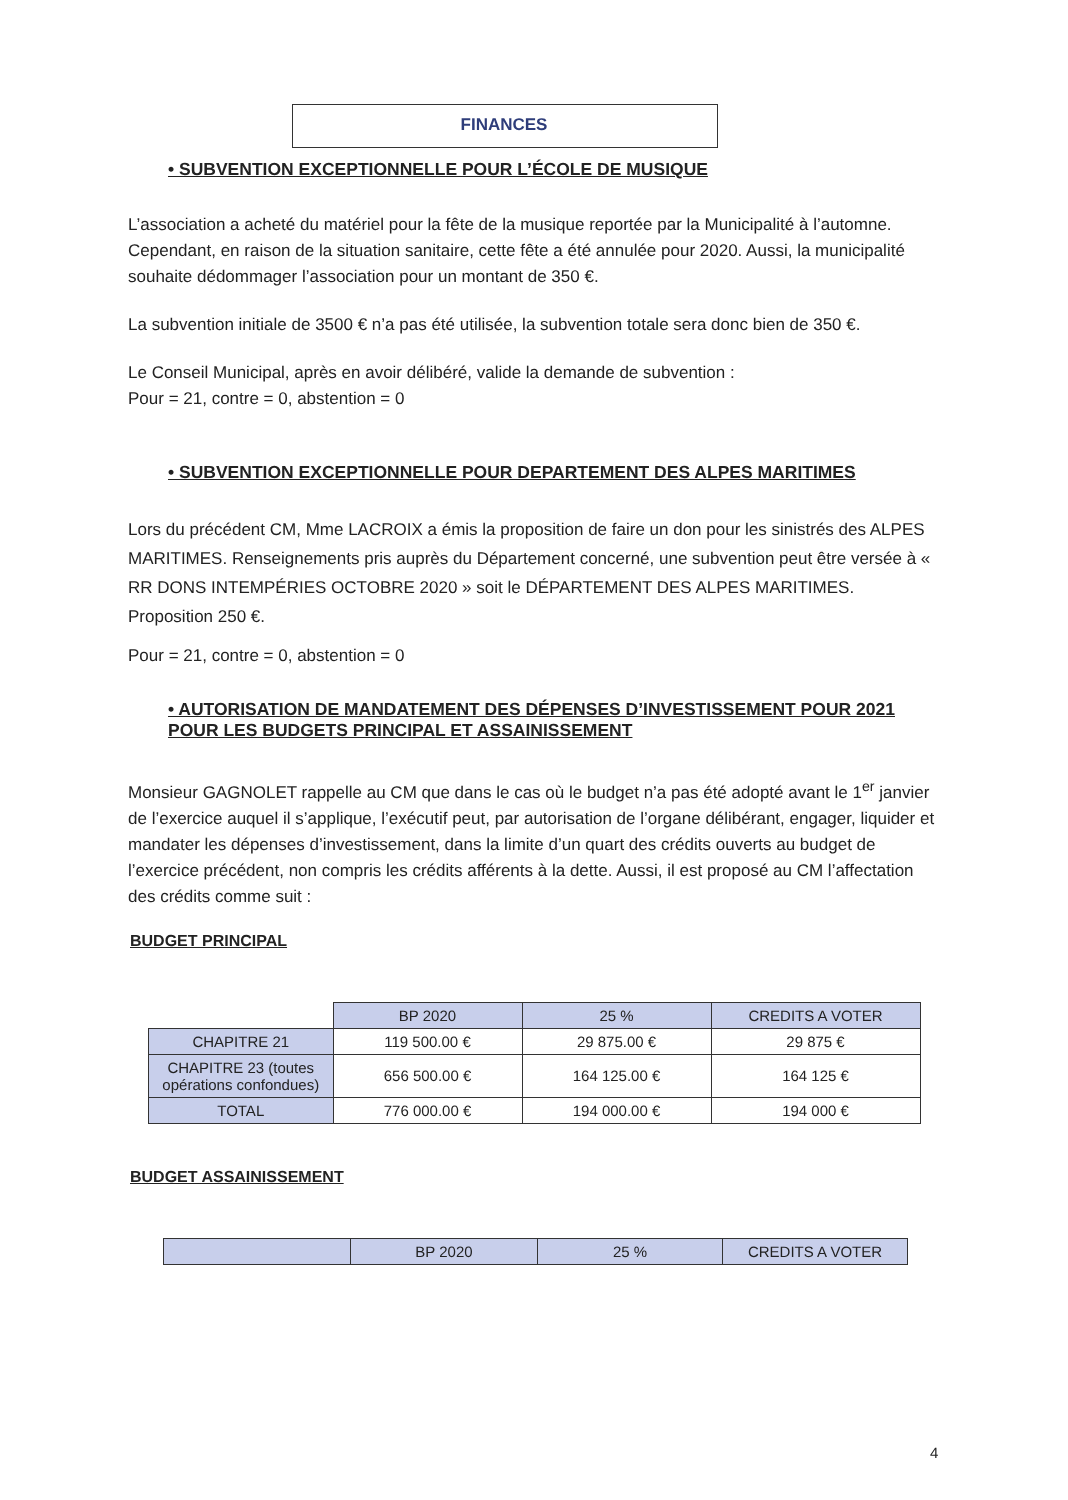FINANCES
• SUBVENTION EXCEPTIONNELLE POUR L’ÉCOLE DE MUSIQUE
L’association a acheté du matériel pour la fête de la musique reportée par la Municipalité à l’automne. Cependant, en raison de la situation sanitaire, cette fête a été annulée pour 2020. Aussi, la municipalité souhaite dédommager l’association pour un montant de 350 €.
La subvention initiale de 3500 € n’a pas été utilisée, la subvention totale sera donc bien de 350 €.
Le Conseil Municipal, après en avoir délibéré, valide la demande de subvention :
Pour = 21, contre = 0, abstention = 0
• SUBVENTION EXCEPTIONNELLE POUR DEPARTEMENT DES ALPES MARITIMES
Lors du précédent CM, Mme LACROIX a émis la proposition de faire un don pour les sinistrés des ALPES MARITIMES. Renseignements pris auprès du Département concerné, une subvention peut être versée à « RR DONS INTEMPÉRIES OCTOBRE 2020 » soit le DÉPARTEMENT DES ALPES MARITIMES. Proposition 250 €.
Pour = 21, contre = 0, abstention = 0
• AUTORISATION DE MANDATEMENT DES DÉPENSES D’INVESTISSEMENT POUR 2021 POUR LES BUDGETS PRINCIPAL ET ASSAINISSEMENT
Monsieur GAGNOLET rappelle au CM que dans le cas où le budget n’a pas été adopté avant le 1<sup>er</sup> janvier de l’exercice auquel il s’applique, l’exécutif peut, par autorisation de l’organe délibérant, engager, liquider et mandater les dépenses d’investissement, dans la limite d’un quart des crédits ouverts au budget de l’exercice précédent, non compris les crédits afférents à la dette. Aussi, il est proposé au CM l’affectation des crédits comme suit :
BUDGET PRINCIPAL
| | BP 2020 | 25 % | CREDITS A VOTER |
| CHAPITRE 21 | 119 500.00 € | 29 875.00 € | 29 875 € |
| CHAPITRE 23 (toutes opérations confondues) | 656 500.00 € | 164 125.00 € | 164 125 € |
| TOTAL | 776 000.00 € | 194 000.00 € | 194 000 € |
BUDGET ASSAINISSEMENT
| | BP 2020 | 25 % | CREDITS A VOTER |
4